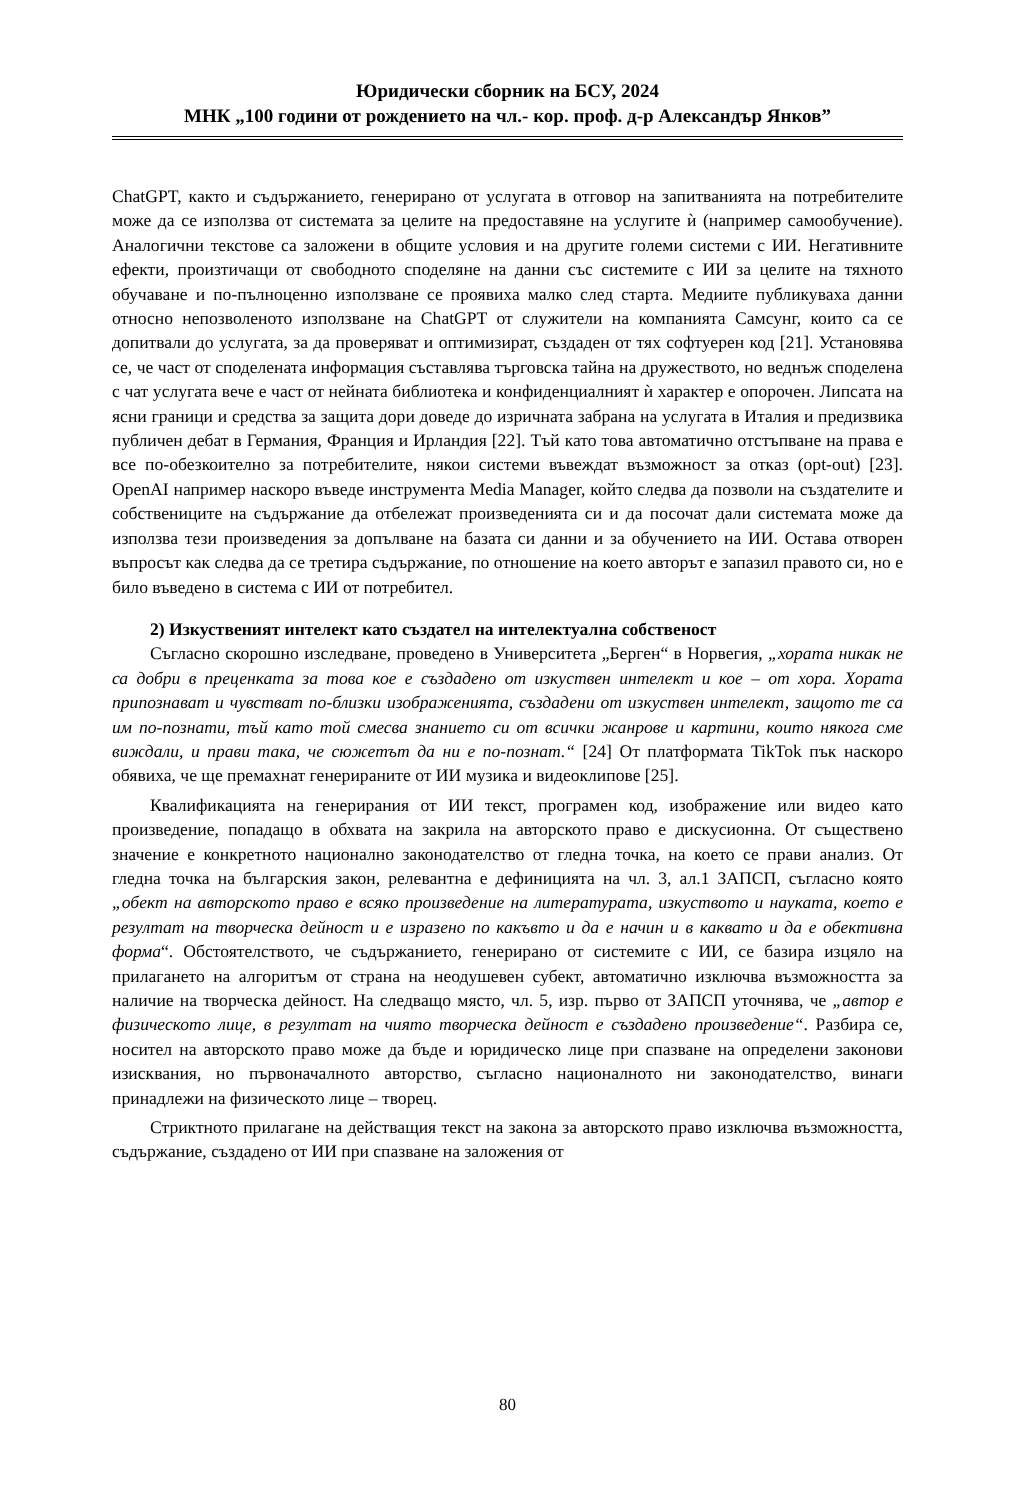Юридически сборник на БСУ, 2024
МНК „100 години от рождението на чл.- кор. проф. д-р Александър Янков”
ChatGPT, както и съдържанието, генерирано от услугата в отговор на запитванията на потребителите може да се използва от системата за целите на предоставяне на услугите ѝ (например самообучение). Аналогични текстове са заложени в общите условия и на другите големи системи с ИИ. Негативните ефекти, произтичащи от свободното споделяне на данни със системите с ИИ за целите на тяхното обучаване и по-пълноценно използване се проявиха малко след старта. Медиите публикуваха данни относно непозволеното използване на ChatGPT от служители на компанията Самсунг, които са се допитвали до услугата, за да проверяват и оптимизират, създаден от тях софтуерен код [21]. Установява се, че част от споделената информация съставлява търговска тайна на дружеството, но веднъж споделена с чат услугата вече е част от нейната библиотека и конфиденциалният ѝ характер е опорочен. Липсата на ясни граници и средства за защита дори доведе до изричната забрана на услугата в Италия и предизвика публичен дебат в Германия, Франция и Ирландия [22]. Тъй като това автоматично отстъпване на права е все по-обезкоително за потребителите, някои системи въвеждат възможност за отказ (opt-out) [23]. OpenAI например наскоро въведе инструмента Media Manager, който следва да позволи на създателите и собствениците на съдържание да отбележат произведенията си и да посочат дали системата може да използва тези произведения за допълване на базата си данни и за обучението на ИИ. Остава отворен въпросът как следва да се третира съдържание, по отношение на което авторът е запазил правото си, но е било въведено в система с ИИ от потребител.
2) Изкуственият интелект като създател на интелектуална собственост
Съгласно скорошно изследване, проведено в Университета „Берген“ в Норвегия, „хората никак не са добри в преценката за това кое е създадено от изкуствен интелект и кое – от хора. Хората припознават и чувстват по-близки изображенията, създадени от изкуствен интелект, защото те са им по-познати, тъй като той смесва знанието си от всички жанрове и картини, които някога сме виждали, и прави така, че сюжетът да ни е по-познат.“ [24] От платформата TikTok пък наскоро обявиха, че ще премахнат генерираните от ИИ музика и видеоклипове [25].
Квалификацията на генерирания от ИИ текст, програмен код, изображение или видео като произведение, попадащо в обхвата на закрила на авторското право е дискусионна. От съществено значение е конкретното национално законодателство от гледна точка, на което се прави анализ. От гледна точка на българския закон, релевантна е дефиницията на чл. 3, ал.1 ЗАПСП, съгласно която „обект на авторското право е всяко произведение на литературата, изкуството и науката, което е резултат на творческа дейност и е изразено по какъвто и да е начин и в каквато и да е обективна форма“. Обстоятелството, че съдържанието, генерирано от системите с ИИ, се базира изцяло на прилагането на алгоритъм от страна на неодушевен субект, автоматично изключва възможността за наличие на творческа дейност. На следващо място, чл. 5, изр. първо от ЗАПСП уточнява, че „автор е физическото лице, в резултат на чиято творческа дейност е създадено произведение“. Разбира се, носител на авторското право може да бъде и юридическо лице при спазване на определени законови изисквания, но първоначалното авторство, съгласно националното ни законодателство, винаги принадлежи на физическото лице – творец.
Стриктното прилагане на действащия текст на закона за авторското право изключва възможността, съдържание, създадено от ИИ при спазване на заложения от
80